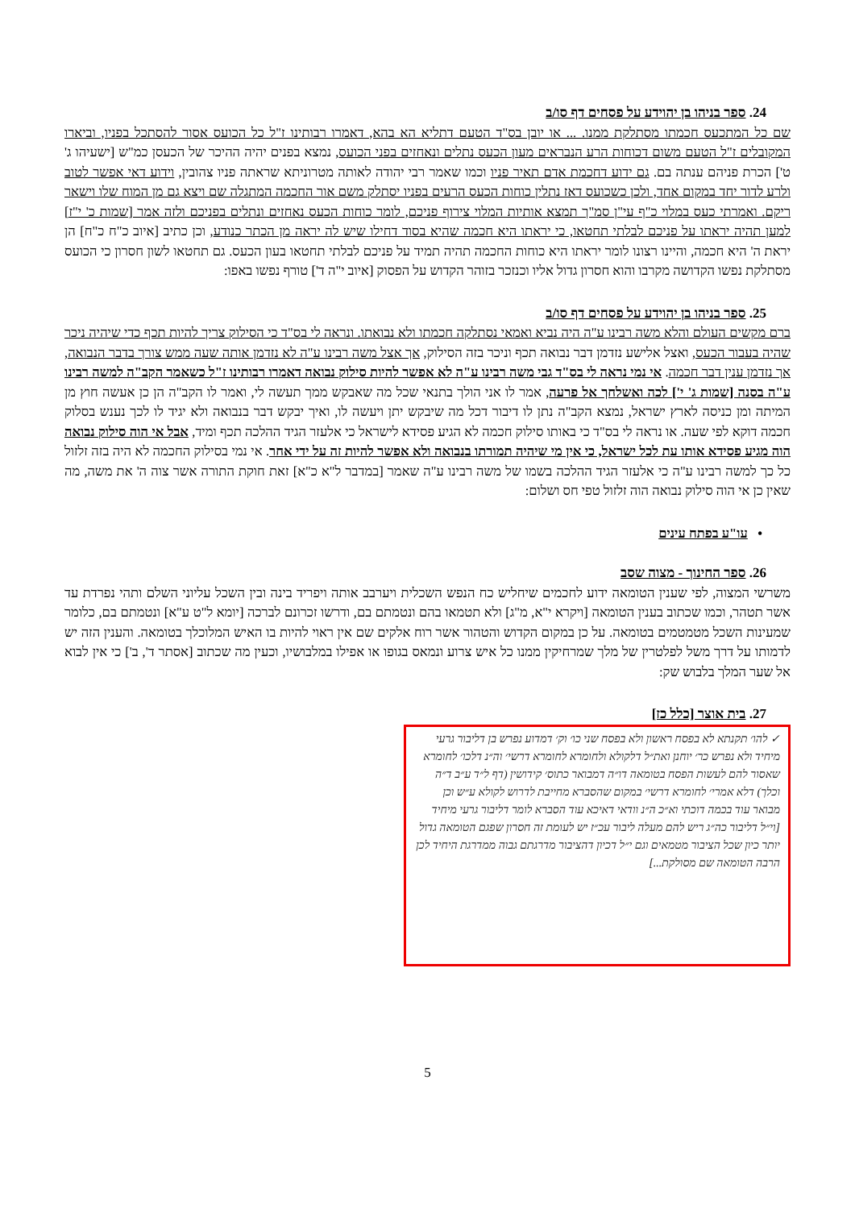24. ספר בניהו בן יהוידע על פסחים דף סו/ב
שם כל המתכעס חכמתו מסתלקת ממנו. ... או יובן בס"ד הטעם דתליא הא בהא, דאמרו רבותינו ז"ל כל הכועס אסור להסתכל בפניו, וביארו המקובלים ז"ל הטעם משום דכוחות הרע הנבראים מעון הכעס נתלים ונאחזים בפני הכועס, נמצא בפנים יהיה ההיכר של הכעסן כמ"ש [ישעיהו ג' ט'] הכרת פניהם ענתה בם. גם ידוע דחכמת אדם תאיר פניו וכמו שאמר רבי יהודה לאותה מטרוניתא שראתה פניו צהובין, וידוע דאי אפשר לטוב ולרע לדור יחד במקום אחד, ולכן כשכועס דאז נתלין כוחות הכעס הרעים בפניו יסתלק משם אור החכמה המתגלה שם ויצא גם מן המוח שלו וישאר ריקם. ואמרתי כעס במלוי כ"ף עי"ן סמ"ך תמצא אותיות המלוי צירוף פניכם, לומר כוחות הכעס נאחזים ונתלים בפניכם ולזה אמר [שמות כ' י"ז] למען תהיה יראתו על פניכם לבלתי תחטאו, כי יראתו היא חכמה שהיא בסוד דחילו שיש לה יראה מן הכתר כנודע, וכן כתיב [איוב כ"ח כ"ח] הן יראת ה' היא חכמה, והיינו רצונו לומר יראתו היא כוחות החכמה תהיה תמיד על פניכם לבלתי תחטאו בעון הכעס. גם תחטאו לשון חסרון כי הכועס מסתלקת נפשו הקדושה מקרבו והוא חסרון גדול אליו וכנזכר בזוהר הקדוש על הפסוק [איוב י"ה ד'] טורף נפשו באפו:
25. ספר בניהו בן יהוידע על פסחים דף סו/ב
ברם מקשים העולם והלא משה רבינו ע"ה היה נביא ואמאי נסתלקה חכמתו ולא נבואתו. ונראה לי בס"ד כי הסילוק צריך להיות תכף כדי שיהיה ניכר שהיה בעבור הכעס, ואצל אלישע נזדמן דבר נבואה תכף וניכר בזה הסילוק, אך אצל משה רבינו ע"ה לא נזדמן אותה שעה ממש צורך בדבר הנבואה, אך נזדמן ענין דבר חכמה. אי נמי נראה לי בס"ד גבי משה רבינו ע"ה לא אפשר להיות סילוק נבואה דאמרו רבותינו ז"ל כשאמר הקב"ה למשה רבינו ע"ה בסנה [שמות ג' י'] לכה ואשלחך אל פרעה, אמר לו אני הולך בתנאי שכל מה שאבקש ממך תעשה לי, ואמר לו הקב"ה הן כן אעשה חוץ מן המיתה ומן כניסה לארץ ישראל, נמצא הקב"ה נתן לו דיבור דכל מה שיבקש יתן ויעשה לו, ואיך יבקש דבר בנבואה ולא יגיד לו לכך נענש בסלוק חכמה דוקא לפי שעה. או נראה לי בס"ד כי באותו סילוק חכמה לא הגיע פסידא לישראל כי אלעזר הגיד ההלכה תכף ומיד, אבל אי הוה סילוק נבואה הוה מגיע פסידא אותו עת לכל ישראל, כי אין מי שיהיה תמורתו בנבואה ולא אפשר להיות זה על ידי אחר. אי נמי בסילוק החכמה לא היה בזה זלזול כל כך למשה רבינו ע"ה כי אלעזר הגיד ההלכה בשמו של משה רבינו ע"ה שאמר [במדבר ל"א כ"א] זאת חוקת התורה אשר צוה ה' את משה, מה שאין כן אי הוה סילוק נבואה הוה זלזול טפי חס ושלום:
• עו"ע בפתח עינים
26. ספר החינוך - מצוה שסב
משרשי המצוה, לפי שענין הטומאה ידוע לחכמים שיחליש כח הנפש השכלית ויערבב אותה ויפריד בינה ובין השכל עליוני השלם ותהי נפרדת עד אשר תטהר, וכמו שכתוב בענין הטומאה [ויקרא י"א, מ"ג] ולא תטמאו בהם ונטמתם בם, ודרשו זכרונם לברכה [יומא ל"ט ע"א] ונטמתם בם, כלומר שמעינות השכל מטמטמים בטומאה. על כן במקום הקדוש והטהור אשר רוח אלקים שם אין ראוי להיות בו האיש המלוכלך בטומאה. והענין הזה יש לדמותו על דרך משל לפלטרין של מלך שמרחיקין ממנו כל איש צרוע ונמאס בגופו או אפילו במלבושיו, וכעין מה שכתוב [אסתר ד', ב'] כי אין לבוא אל שער המלך בלבוש שק:
27. בית אוצר [כלל כז]
✓ להו׳ תקנתא לא בפסח ראשון ולא בפסח שני כו׳ וק׳ דמדוע נפרש בן דליבור גרעי מיחיד ולא נפרש כר׳ יוחנן ואת״ל דלקולא ולחומרא לחומרא דרשי׳ וה״נ דלכו׳ לחומרא שאסור להם לעשות הפסח בטומאה דו״ה דמבואר כתוס׳ קידושין (דף ל״ד ע״ב ד״ה וכלך) דלא אמרי׳ לחומרא דרשי׳ במקום שהסברא מחייבת לדרוש לקולא ע״ש וכן מבואר עוד בכמה דוכתי וא״כ ה״נ וודאי דאיכא עוד הסברא לומר דליבור גרעי מיחיד [וי״ל דליבור כה״ג ריש להם מעלה ליבור עכ״ז יש לעומת זה חסרון שפגם הטומאה גדול יותר כיון שכל הציבור מטמאים וגם י״ל דכיון דהציבור מדרגתם גבוה ממדרגת היחיד לכן הרבה הטומאה שם מסולקת...]
5